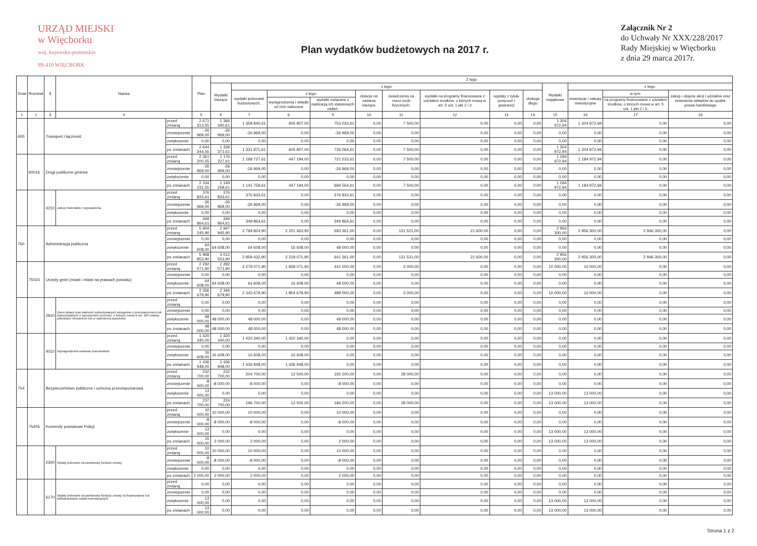URZĄD MIEJSKI
w Więcborku
woj. kujawsko-pomorskie
89-410 WIĘCBORK
Plan wydatków budżetowych na 2017 r.
Załącznik Nr 2
do Uchwały Nr XXX/228/2017
Rady Miejskiej w Więcborku
z dnia 29 marca 2017r.
| Dział | Rozdział | § | Nazwa | | Plan | Z tego | | | | | | | | | | | | |
| --- | --- | --- | --- | --- | --- | --- | --- | --- | --- | --- | --- | --- | --- | --- | --- | --- | --- | --- |
| | | | | | | Wydatki bieżące | z tego: | | | | | | | | Wydatki majątkowe | z tego: | | |
| | | | | | | | wydatki jednostek budżetowych, | z tego: | | dotacje na zadania bieżące | świadczenia na rzecz osób fizycznych; | wydatki na programy finansowane z udziałem środków, o których mowa w art. 5 ust. 1 pkt 2 i 3 | wypłaty z tytułu poręczeń i gwarancji | obsługa długu | | inwestycje i zakupy inwestycyjne | w tym: | zakup i objęcie akcji i udziałów oraz wniesienie wkładów do spółek prawa handlowego |
| | | | | | | | | wynagrodzenia i składki od nich naliczane | wydatki związane z realizacją ich statutowych zadań; | | | | | | | | na programy finansowane z udziałem środków, o których mowa w art. 5 ust. 1 pkt 2 i 3, | |
| 1 | 2 | 3 | 4 | | 5 | 6 | 7 | 8 | 9 | 10 | 11 | 12 | 13 | 14 | 15 | 16 | 17 | 18 |
| 600 | | Transport i łączność | | przed zmianą | 2 671 313,55 | 1 366 340,61 | 1 358 840,61 | 605 807,00 | 753 033,61 | 0,00 | 7 500,00 | 0,00 | 0,00 | 0,00 | 1 304 972,94 | 1 304 972,94 | 0,00 | 0,00 |
| | | | | zmniejszenie | -26 969,00 | -26 969,00 | -26 969,00 | 0,00 | -26 969,00 | 0,00 | 0,00 | 0,00 | 0,00 | 0,00 | 0,00 | 0,00 | 0,00 | 0,00 |
| | | | | zwiększenie | 0,00 | 0,00 | 0,00 | 0,00 | 0,00 | 0,00 | 0,00 | 0,00 | 0,00 | 0,00 | 0,00 | 0,00 | 0,00 | 0,00 |
| | | | | po zmianach | 2 644 344,55 | 1 339 371,61 | 1 331 871,61 | 605 807,00 | 726 064,61 | 0,00 | 7 500,00 | 0,00 | 0,00 | 0,00 | 1 304 972,94 | 1 304 972,94 | 0,00 | 0,00 |
| | 60016 | Drogi publiczne gminne | | przed zmianą | 2 361 200,55 | 1 176 227,61 | 1 168 727,61 | 447 194,00 | 721 533,61 | 0,00 | 7 500,00 | 0,00 | 0,00 | 0,00 | 1 184 972,94 | 1 184 972,94 | 0,00 | 0,00 |
| | | | | zmniejszenie | -26 969,00 | -26 969,00 | -26 969,00 | 0,00 | -26 969,00 | 0,00 | 0,00 | 0,00 | 0,00 | 0,00 | 0,00 | 0,00 | 0,00 | 0,00 |
| | | | | zwiększenie | 0,00 | 0,00 | 0,00 | 0,00 | 0,00 | 0,00 | 0,00 | 0,00 | 0,00 | 0,00 | 0,00 | 0,00 | 0,00 | 0,00 |
| | | | | po zmianach | 2 334 231,55 | 1 149 258,61 | 1 141 758,61 | 447 194,00 | 694 564,61 | 0,00 | 7 500,00 | 0,00 | 0,00 | 0,00 | 1 184 972,94 | 1 184 972,94 | 0,00 | 0,00 |
| | | 4210 | Zakup materiałów i wyposażenia | przed zmianą | 376 833,61 | 376 833,61 | 376 833,61 | 0,00 | 376 833,61 | 0,00 | 0,00 | 0,00 | 0,00 | 0,00 | 0,00 | 0,00 | 0,00 | 0,00 |
| | | | | zmniejszenie | -26 969,00 | -26 969,00 | -26 969,00 | 0,00 | -26 969,00 | 0,00 | 0,00 | 0,00 | 0,00 | 0,00 | 0,00 | 0,00 | 0,00 | 0,00 |
| | | | | zwiększenie | 0,00 | 0,00 | 0,00 | 0,00 | 0,00 | 0,00 | 0,00 | 0,00 | 0,00 | 0,00 | 0,00 | 0,00 | 0,00 | 0,00 |
| | | | | po zmianach | 349 864,61 | 349 864,61 | 349 864,61 | 0,00 | 349 864,61 | 0,00 | 0,00 | 0,00 | 0,00 | 0,00 | 0,00 | 0,00 | 0,00 | 0,00 |
| 750 | | Administracja publiczna | | przed zmianą | 5 904 245,90 | 2 947 945,90 | 2 794 824,90 | 2 201 463,90 | 593 361,00 | 0,00 | 131 521,00 | 21 600,00 | 0,00 | 0,00 | 2 956 300,00 | 2 956 300,00 | 2 946 300,00 | 0,00 |
| | | | | zmniejszenie | 0,00 | 0,00 | 0,00 | 0,00 | 0,00 | 0,00 | 0,00 | 0,00 | 0,00 | 0,00 | 0,00 | 0,00 | 0,00 | 0,00 |
| | | | | zwiększenie | 64 608,00 | 64 608,00 | 64 608,00 | 16 608,00 | 48 000,00 | 0,00 | 0,00 | 0,00 | 0,00 | 0,00 | 0,00 | 0,00 | 0,00 | 0,00 |
| | | | | po zmianach | 5 968 853,90 | 3 012 553,90 | 2 859 432,90 | 2 218 071,90 | 641 361,00 | 0,00 | 131 521,00 | 21 600,00 | 0,00 | 0,00 | 2 956 300,00 | 2 956 300,00 | 2 946 300,00 | 0,00 |
| | 75023 | Urzędy gmin (miast i miast na prawach powiatu) | | przed zmianą | 2 292 071,90 | 2 282 071,90 | 2 279 071,90 | 1 838 071,90 | 441 000,00 | 0,00 | 3 000,00 | 0,00 | 0,00 | 0,00 | 10 000,00 | 10 000,00 | 0,00 | 0,00 |
| | | | | zmniejszenie | 0,00 | 0,00 | 0,00 | 0,00 | 0,00 | 0,00 | 0,00 | 0,00 | 0,00 | 0,00 | 0,00 | 0,00 | 0,00 | 0,00 |
| | | | | zwiększenie | 64 608,00 | 64 608,00 | 64 608,00 | 16 608,00 | 48 000,00 | 0,00 | 0,00 | 0,00 | 0,00 | 0,00 | 0,00 | 0,00 | 0,00 | 0,00 |
| | | | | po zmianach | 2 356 679,90 | 2 346 679,90 | 2 343 679,90 | 1 854 679,90 | 489 000,00 | 0,00 | 3 000,00 | 0,00 | 0,00 | 0,00 | 10 000,00 | 10 000,00 | 0,00 | 0,00 |
| | | 2910 | Zwrot dotacji oraz płatności wykorzystanych niezgodnie z przeznaczeniem lub wykorzystanych z naruszeniem procedur, o których mowa w art. 184 ustawy, pobranych nienależnie lub w nadmiernej wysokości | przed zmianą | 0,00 | 0,00 | 0,00 | 0,00 | 0,00 | 0,00 | 0,00 | 0,00 | 0,00 | 0,00 | 0,00 | 0,00 | 0,00 | 0,00 |
| | | | | zmniejszenie | 0,00 | 0,00 | 0,00 | 0,00 | 0,00 | 0,00 | 0,00 | 0,00 | 0,00 | 0,00 | 0,00 | 0,00 | 0,00 | 0,00 |
| | | | | zwiększenie | 48 000,00 | 48 000,00 | 48 000,00 | 0,00 | 48 000,00 | 0,00 | 0,00 | 0,00 | 0,00 | 0,00 | 0,00 | 0,00 | 0,00 | 0,00 |
| | | | | po zmianach | 48 000,00 | 48 000,00 | 48 000,00 | 0,00 | 48 000,00 | 0,00 | 0,00 | 0,00 | 0,00 | 0,00 | 0,00 | 0,00 | 0,00 | 0,00 |
| | | 4010 | Wynagrodzenia osobowe pracowników | przed zmianą | 1 420 340,00 | 1 420 340,00 | 1 420 340,00 | 1 420 340,00 | 0,00 | 0,00 | 0,00 | 0,00 | 0,00 | 0,00 | 0,00 | 0,00 | 0,00 | 0,00 |
| | | | | zmniejszenie | 0,00 | 0,00 | 0,00 | 0,00 | 0,00 | 0,00 | 0,00 | 0,00 | 0,00 | 0,00 | 0,00 | 0,00 | 0,00 | 0,00 |
| | | | | zwiększenie | 16 608,00 | 16 608,00 | 16 608,00 | 16 608,00 | 0,00 | 0,00 | 0,00 | 0,00 | 0,00 | 0,00 | 0,00 | 0,00 | 0,00 | 0,00 |
| | | | | po zmianach | 1 436 948,00 | 1 436 948,00 | 1 436 948,00 | 1 436 948,00 | 0,00 | 0,00 | 0,00 | 0,00 | 0,00 | 0,00 | 0,00 | 0,00 | 0,00 | 0,00 |
| 754 | | Bezpieczeństwo publiczne i ochrona przeciwpożarowa | | przed zmianą | 232 700,00 | 232 700,00 | 204 700,00 | 12 500,00 | 192 200,00 | 0,00 | 28 000,00 | 0,00 | 0,00 | 0,00 | 0,00 | 0,00 | 0,00 | 0,00 |
| | | | | zmniejszenie | -8 000,00 | -8 000,00 | -8 000,00 | 0,00 | -8 000,00 | 0,00 | 0,00 | 0,00 | 0,00 | 0,00 | 0,00 | 0,00 | 0,00 | 0,00 |
| | | | | zwiększenie | 13 000,00 | 0,00 | 0,00 | 0,00 | 0,00 | 0,00 | 0,00 | 0,00 | 0,00 | 0,00 | 13 000,00 | 13 000,00 | 0,00 | 0,00 |
| | | | | po zmianach | 237 700,00 | 224 700,00 | 196 700,00 | 12 500,00 | 184 200,00 | 0,00 | 28 000,00 | 0,00 | 0,00 | 0,00 | 13 000,00 | 13 000,00 | 0,00 | 0,00 |
| | 75405 | Komendy powiatowe Policji | | przed zmianą | 10 000,00 | 10 000,00 | 10 000,00 | 0,00 | 10 000,00 | 0,00 | 0,00 | 0,00 | 0,00 | 0,00 | 0,00 | 0,00 | 0,00 | 0,00 |
| | | | | zmniejszenie | -8 000,00 | -8 000,00 | -8 000,00 | 0,00 | -8 000,00 | 0,00 | 0,00 | 0,00 | 0,00 | 0,00 | 0,00 | 0,00 | 0,00 | 0,00 |
| | | | | zwiększenie | 13 000,00 | 0,00 | 0,00 | 0,00 | 0,00 | 0,00 | 0,00 | 0,00 | 0,00 | 0,00 | 13 000,00 | 13 000,00 | 0,00 | 0,00 |
| | | | | po zmianach | 15 000,00 | 2 000,00 | 2 000,00 | 0,00 | 2 000,00 | 0,00 | 0,00 | 0,00 | 0,00 | 0,00 | 13 000,00 | 13 000,00 | 0,00 | 0,00 |
| | | 2300 | Wpłaty jednostek na państwowy fundusz celowy | przed zmianą | 10 000,00 | 10 000,00 | 10 000,00 | 0,00 | 10 000,00 | 0,00 | 0,00 | 0,00 | 0,00 | 0,00 | 0,00 | 0,00 | 0,00 | 0,00 |
| | | | | zmniejszenie | -8 000,00 | -8 000,00 | -8 000,00 | 0,00 | -8 000,00 | 0,00 | 0,00 | 0,00 | 0,00 | 0,00 | 0,00 | 0,00 | 0,00 | 0,00 |
| | | | | zwiększenie | 0,00 | 0,00 | 0,00 | 0,00 | 0,00 | 0,00 | 0,00 | 0,00 | 0,00 | 0,00 | 0,00 | 0,00 | 0,00 | 0,00 |
| | | | | po zmianach | 2 000,00 | 2 000,00 | 2 000,00 | 0,00 | 2 000,00 | 0,00 | 0,00 | 0,00 | 0,00 | 0,00 | 0,00 | 0,00 | 0,00 | 0,00 |
| | | 6170 | Wpłaty jednostek na państwowy fundusz celowy na finansowanie lub dofinansowanie zadań inwestycyjnych | przed zmianą | 0,00 | 0,00 | 0,00 | 0,00 | 0,00 | 0,00 | 0,00 | 0,00 | 0,00 | 0,00 | 0,00 | 0,00 | 0,00 | 0,00 |
| | | | | zmniejszenie | 0,00 | 0,00 | 0,00 | 0,00 | 0,00 | 0,00 | 0,00 | 0,00 | 0,00 | 0,00 | 0,00 | 0,00 | 0,00 | 0,00 |
| | | | | zwiększenie | 13 000,00 | 0,00 | 0,00 | 0,00 | 0,00 | 0,00 | 0,00 | 0,00 | 0,00 | 0,00 | 13 000,00 | 13 000,00 | 0,00 | 0,00 |
| | | | | po zmianach | 13 000,00 | 0,00 | 0,00 | 0,00 | 0,00 | 0,00 | 0,00 | 0,00 | 0,00 | 0,00 | 13 000,00 | 13 000,00 | 0,00 | 0,00 |
Strona 1 z 2